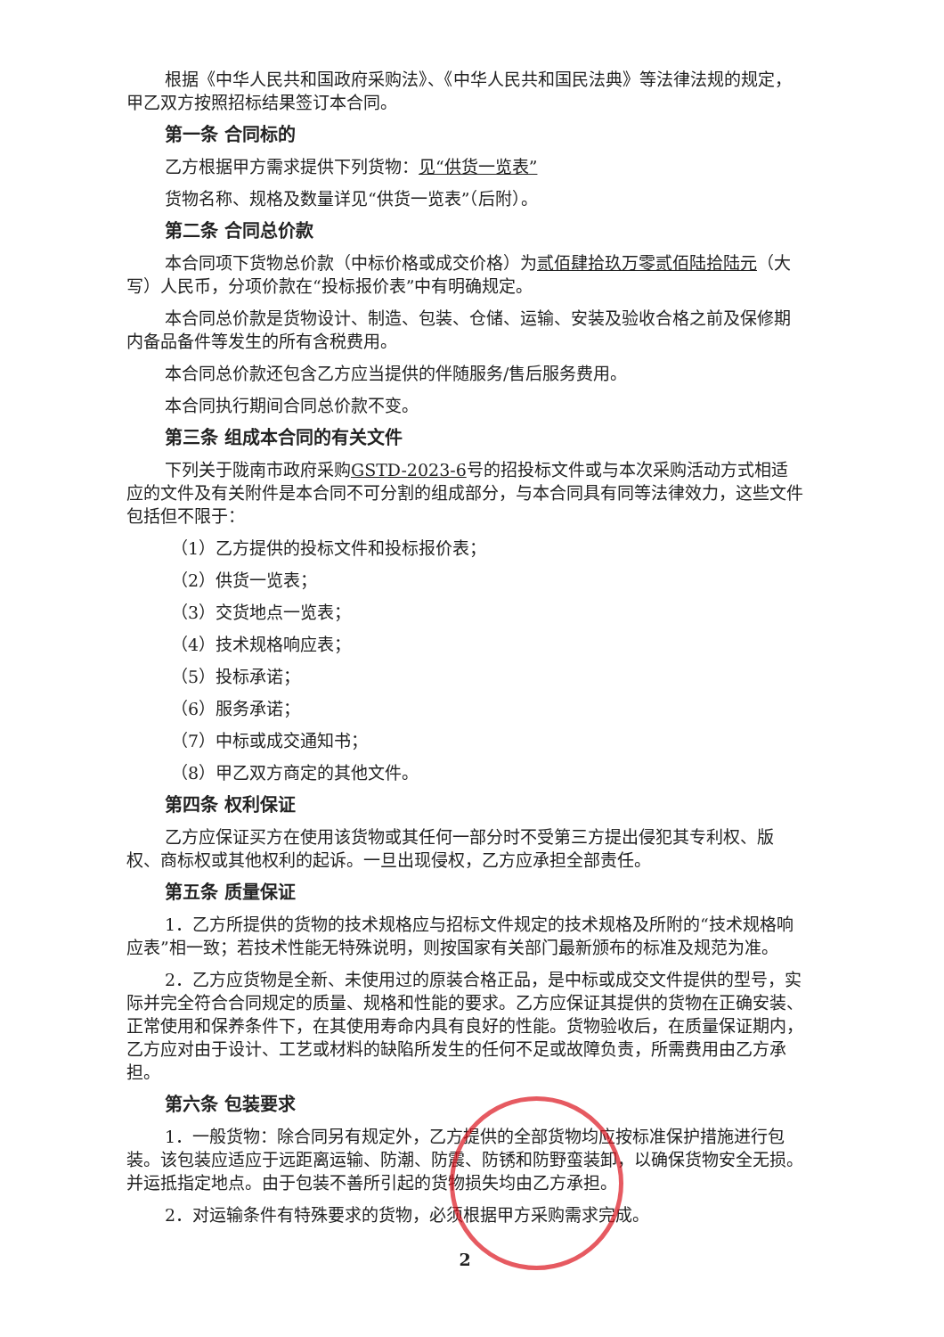根据《中华人民共和国政府采购法》、《中华人民共和国民法典》等法律法规的规定，甲乙双方按照招标结果签订本合同。
第一条 合同标的
乙方根据甲方需求提供下列货物：见“供货一览表”
货物名称、规格及数量详见“供货一览表”（后附）。
第二条 合同总价款
本合同项下货物总价款（中标价格或成交价格）为贰佰肆拾玖万零贰佰陆拾陆元（大写）人民币，分项价款在“投标报价表”中有明确规定。
本合同总价款是货物设计、制造、包装、仓储、运输、安装及验收合格之前及保修期内备品备件等发生的所有含税费用。
本合同总价款还包含乙方应当提供的伴随服务/售后服务费用。
本合同执行期间合同总价款不变。
第三条 组成本合同的有关文件
下列关于陇南市政府采购GSTD-2023-6号的招投标文件或与本次采购活动方式相适应的文件及有关附件是本合同不可分割的组成部分，与本合同具有同等法律效力，这些文件包括但不限于：
（1）乙方提供的投标文件和投标报价表；
（2）供货一览表；
（3）交货地点一览表；
（4）技术规格响应表；
（5）投标承诺；
（6）服务承诺；
（7）中标或成交通知书；
（8）甲乙双方商定的其他文件。
第四条 权利保证
乙方应保证买方在使用该货物或其任何一部分时不受第三方提出侵犯其专利权、版权、商标权或其他权利的起诉。一旦出现侵权，乙方应承担全部责任。
第五条 质量保证
1．乙方所提供的货物的技术规格应与招标文件规定的技术规格及所附的“技术规格响应表”相一致；若技术性能无特殊说明，则按国家有关部门最新颁布的标准及规范为准。
2．乙方应货物是全新、未使用过的原装合格正品，是中标或成交文件提供的型号，实际并完全符合合同规定的质量、规格和性能的要求。乙方应保证其提供的货物在正确安装、正常使用和保养条件下，在其使用寿命内具有良好的性能。货物验收后，在质量保证期内，乙方应对由于设计、工艺或材料的缺陷所发生的任何不足或故障负责，所需费用由乙方承担。
第六条 包装要求
1．一般货物：除合同另有规定外，乙方提供的全部货物均应按标准保护措施进行包装。该包装应适应于远距离运输、防潮、防震、防锈和防野蛮装卸，以确保货物安全无损。并运抵指定地点。由于包装不善所引起的货物损失均由乙方承担。
2．对运输条件有特殊要求的货物，必须根据甲方采购需求完成。
2